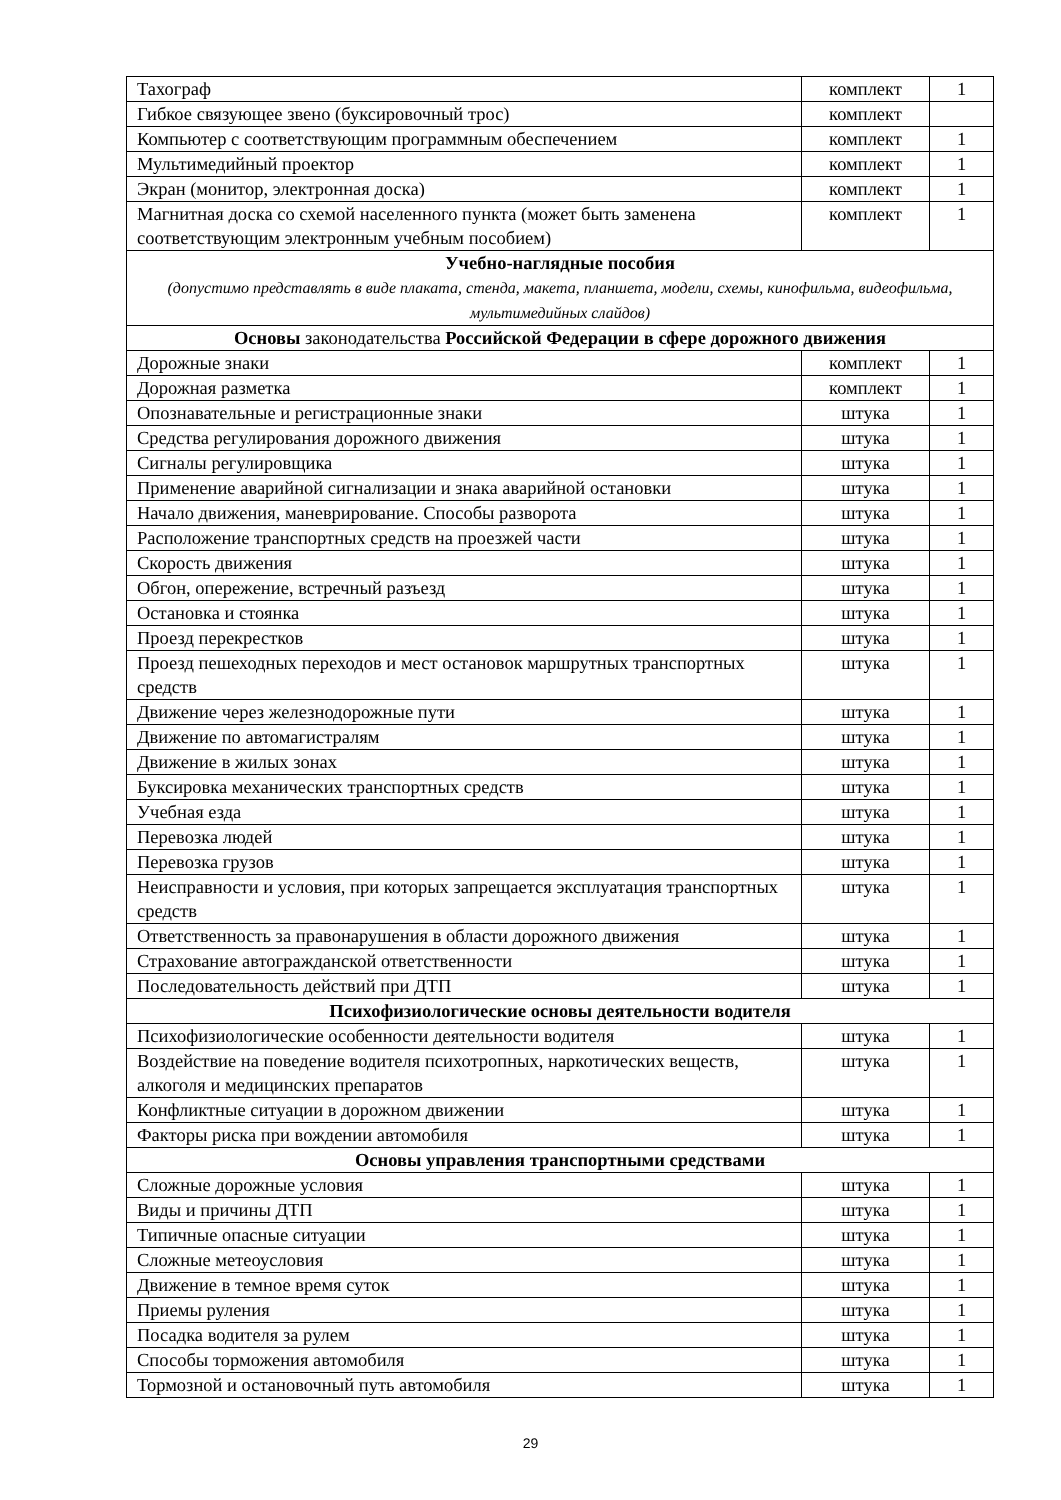| Тахограф | комплект | 1 |
| Гибкое связующее звено (буксировочный трос) | комплект | |
| Компьютер с соответствующим программным обеспечением | комплект | 1 |
| Мультимедийный проектор | комплект | 1 |
| Экран (монитор, электронная доска) | комплект | 1 |
| Магнитная доска со схемой населенного пункта (может быть заменена соответствующим электронным учебным пособием) | комплект | 1 |
| Учебно-наглядные пособия (допустимо представлять в виде плаката, стенда, макета, планшета, модели, схемы, кинофильма, видеофильма, мультимедийных слайдов) | | |
| Основы законодательства Российской Федерации в сфере дорожного движения | | |
| Дорожные знаки | комплект | 1 |
| Дорожная разметка | комплект | 1 |
| Опознавательные и регистрационные знаки | штука | 1 |
| Средства регулирования дорожного движения | штука | 1 |
| Сигналы регулировщика | штука | 1 |
| Применение аварийной сигнализации и знака аварийной остановки | штука | 1 |
| Начало движения, маневрирование. Способы разворота | штука | 1 |
| Расположение транспортных средств на проезжей части | штука | 1 |
| Скорость движения | штука | 1 |
| Обгон, опережение, встречный разъезд | штука | 1 |
| Остановка и стоянка | штука | 1 |
| Проезд перекрестков | штука | 1 |
| Проезд пешеходных переходов и мест остановок маршрутных транспортных средств | штука | 1 |
| Движение через железнодорожные пути | штука | 1 |
| Движение по автомагистралям | штука | 1 |
| Движение в жилых зонах | штука | 1 |
| Буксировка механических транспортных средств | штука | 1 |
| Учебная езда | штука | 1 |
| Перевозка людей | штука | 1 |
| Перевозка грузов | штука | 1 |
| Неисправности и условия, при которых запрещается эксплуатация транспортных средств | штука | 1 |
| Ответственность за правонарушения в области дорожного движения | штука | 1 |
| Страхование автогражданской ответственности | штука | 1 |
| Последовательность действий при ДТП | штука | 1 |
| Психофизиологические основы деятельности водителя | | |
| Психофизиологические особенности деятельности водителя | штука | 1 |
| Воздействие на поведение водителя психотропных, наркотических веществ, алкоголя и медицинских препаратов | штука | 1 |
| Конфликтные ситуации в дорожном движении | штука | 1 |
| Факторы риска при вождении автомобиля | штука | 1 |
| Основы управления транспортными средствами | | |
| Сложные дорожные условия | штука | 1 |
| Виды и причины ДТП | штука | 1 |
| Типичные опасные ситуации | штука | 1 |
| Сложные метеоусловия | штука | 1 |
| Движение в темное время суток | штука | 1 |
| Приемы руления | штука | 1 |
| Посадка водителя за рулем | штука | 1 |
| Способы торможения автомобиля | штука | 1 |
| Тормозной и остановочный путь автомобиля | штука | 1 |
29